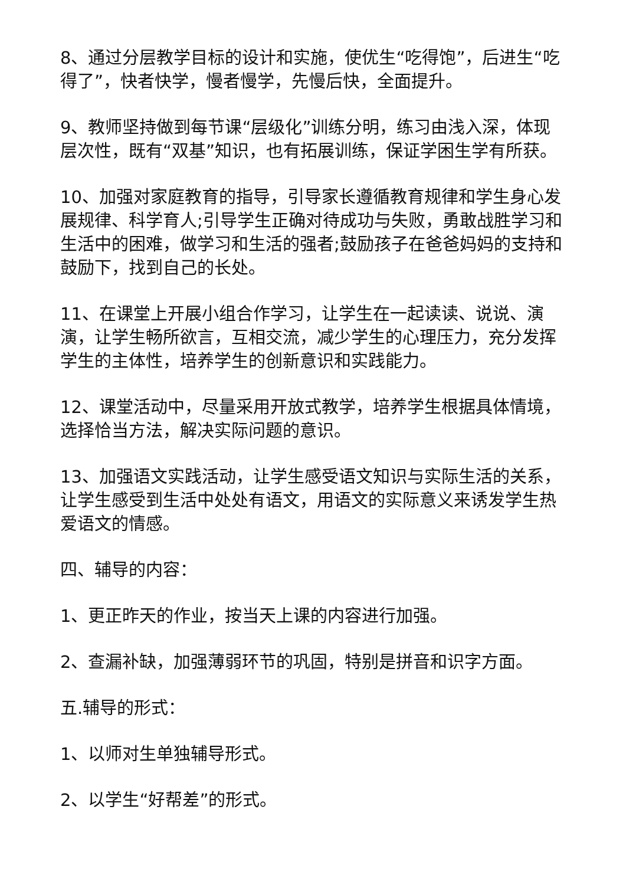8、通过分层教学目标的设计和实施，使优生“吃得饱”，后进生“吃得了”，快者快学，慢者慢学，先慢后快，全面提升。
9、教师坚持做到每节课“层级化”训练分明，练习由浅入深，体现层次性，既有“双基”知识，也有拓展训练，保证学困生学有所获。
10、加强对家庭教育的指导，引导家长遵循教育规律和学生身心发展规律、科学育人;引导学生正确对待成功与失败，勇敢战胜学习和生活中的困难，做学习和生活的强者;鼓励孩子在爸爸妈妈的支持和鼓励下，找到自己的长处。
11、在课堂上开展小组合作学习，让学生在一起读读、说说、演演，让学生畅所欲言，互相交流，减少学生的心理压力，充分发挥学生的主体性，培养学生的创新意识和实践能力。
12、课堂活动中，尽量采用开放式教学，培养学生根据具体情境，选择恰当方法，解决实际问题的意识。
13、加强语文实践活动，让学生感受语文知识与实际生活的关系，让学生感受到生活中处处有语文，用语文的实际意义来诱发学生热爱语文的情感。
四、辅导的内容：
1、更正昨天的作业，按当天上课的内容进行加强。
2、查漏补缺，加强薄弱环节的巩固，特别是拼音和识字方面。
五.辅导的形式：
1、以师对生单独辅导形式。
2、以学生“好帮差”的形式。